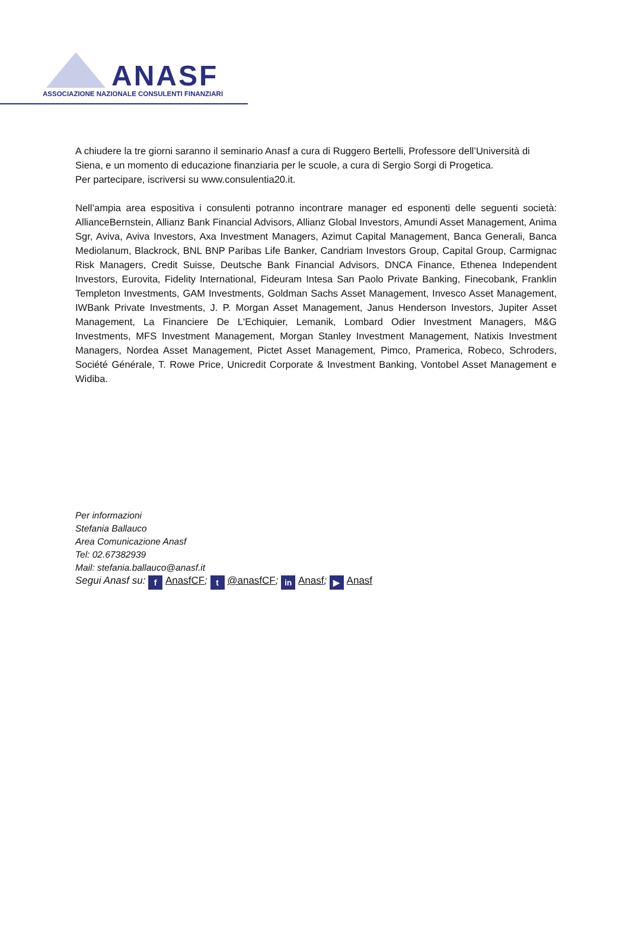ANASF
ASSOCIAZIONE NAZIONALE CONSULENTI FINANZIARI
A chiudere la tre giorni saranno il seminario Anasf a cura di Ruggero Bertelli, Professore dell’Università di Siena, e un momento di educazione finanziaria per le scuole, a cura di Sergio Sorgi di Progetica.
Per partecipare, iscriversi su www.consulentia20.it.
Nell’ampia area espositiva i consulenti potranno incontrare manager ed esponenti delle seguenti società: AllianceBernstein, Allianz Bank Financial Advisors, Allianz Global Investors, Amundi Asset Management, Anima Sgr, Aviva, Aviva Investors, Axa Investment Managers, Azimut Capital Management, Banca Generali, Banca Mediolanum, Blackrock, BNL BNP Paribas Life Banker, Candriam Investors Group, Capital Group, Carmignac Risk Managers, Credit Suisse, Deutsche Bank Financial Advisors, DNCA Finance, Ethenea Independent Investors, Eurovita, Fidelity International, Fideuram Intesa San Paolo Private Banking, Finecobank, Franklin Templeton Investments, GAM Investments, Goldman Sachs Asset Management, Invesco Asset Management, IWBank Private Investments, J. P. Morgan Asset Management, Janus Henderson Investors, Jupiter Asset Management, La Financiere De L'Echiquier, Lemanik, Lombard Odier Investment Managers, M&G Investments, MFS Investment Management, Morgan Stanley Investment Management, Natixis Investment Managers, Nordea Asset Management, Pictet Asset Management, Pimco, Pramerica, Robeco, Schroders, Société Générale, T. Rowe Price, Unicredit Corporate & Investment Banking, Vontobel Asset Management e Widiba.
Per informazioni
Stefania Ballauco
Area Comunicazione Anasf
Tel: 02.67382939
Mail: stefania.ballauco@anasf.it
Segui Anasf su: f AnasfCF; t @anasfCF; in Anasf; ▶ Anasf